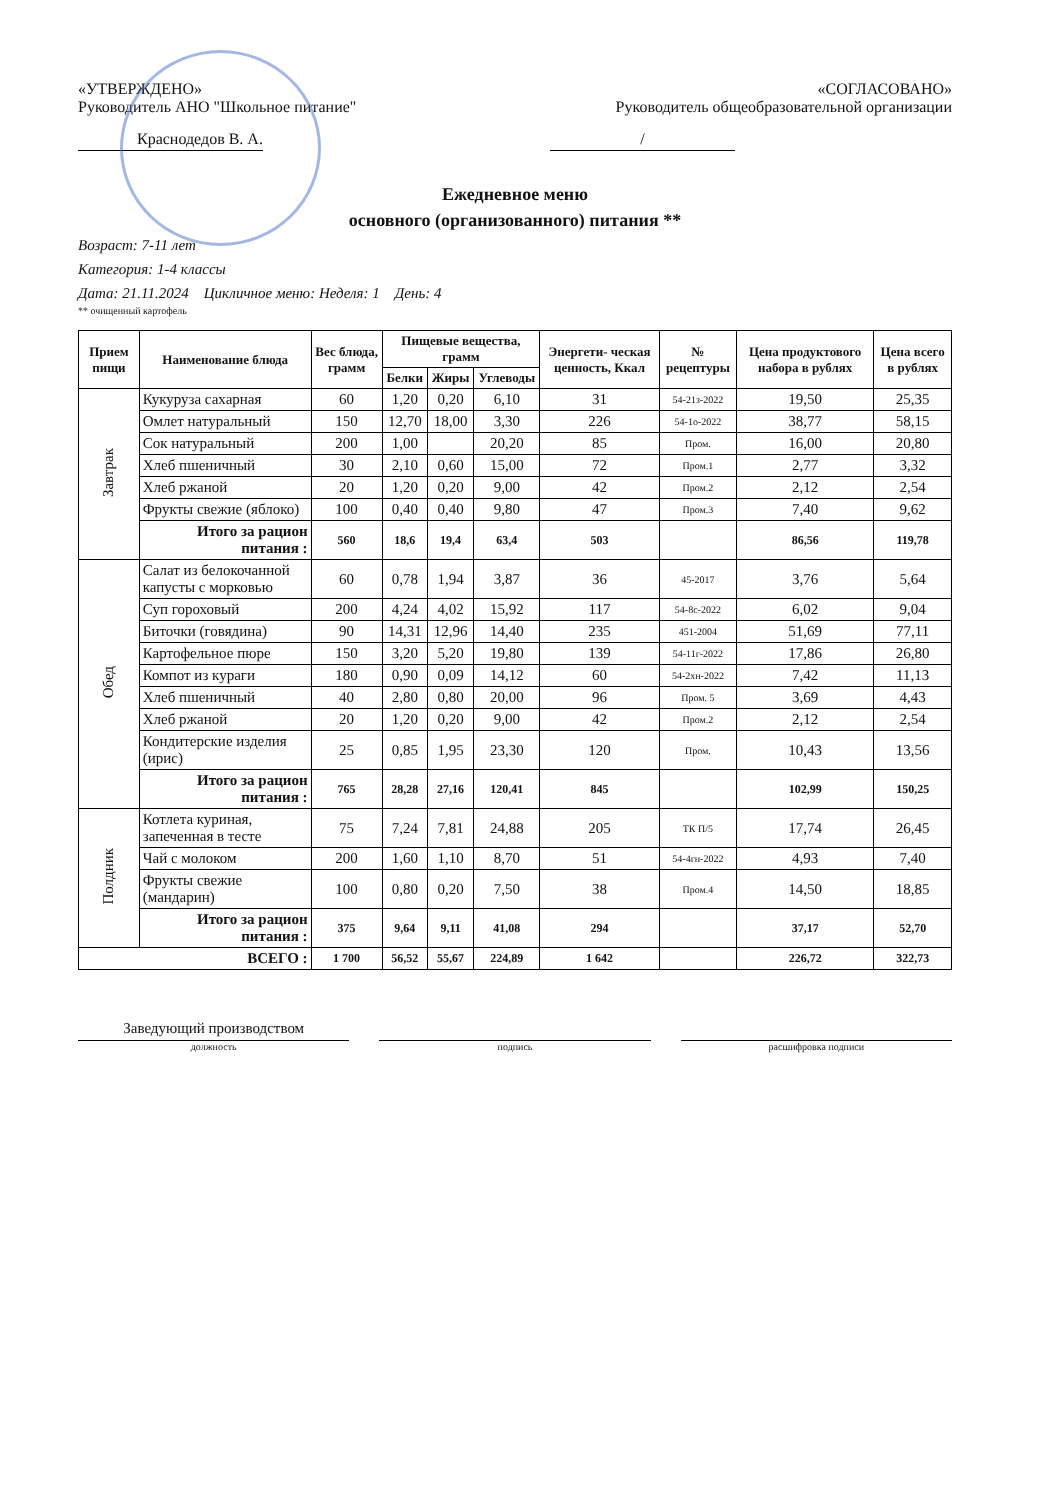«УТВЕРЖДЕНО»
Руководитель АНО "Школьное питание"
Краснодедов В. А.
«СОГЛАСОВАНО»
Руководитель общеобразовательной организации
/
Ежедневное меню
основного (организованного) питания **
Возраст: 7-11 лет
Категория: 1-4 классы
Дата: 21.11.2024 Цикличное меню: Неделя: 1 День: 4
** очищенный картофель
| Прием пищи | Наименование блюда | Вес блюда, грамм | Пищевые вещества, грамм | | | Энергети- ческая ценность, Ккал | № рецептуры | Цена продуктового набора в рублях | Цена всего в рублях |
| --- | --- | --- | --- | --- | --- | --- | --- | --- | --- |
| | | | Белки | Жиры | Углеводы | | | | |
| Завтрак | Кукуруза сахарная | 60 | 1,20 | 0,20 | 6,10 | 31 | 54-21з-2022 | 19,50 | 25,35 |
| | Омлет натуральный | 150 | 12,70 | 18,00 | 3,30 | 226 | 54-1о-2022 | 38,77 | 58,15 |
| | Сок натуральный | 200 | 1,00 | | 20,20 | 85 | Пром. | 16,00 | 20,80 |
| | Хлеб пшеничный | 30 | 2,10 | 0,60 | 15,00 | 72 | Пром.1 | 2,77 | 3,32 |
| | Хлеб ржаной | 20 | 1,20 | 0,20 | 9,00 | 42 | Пром.2 | 2,12 | 2,54 |
| | Фрукты свежие (яблоко) | 100 | 0,40 | 0,40 | 9,80 | 47 | Пром.3 | 7,40 | 9,62 |
| | Итого за рацион питания : | 560 | 18,6 | 19,4 | 63,4 | 503 | | 86,56 | 119,78 |
| Обед | Салат из белокочанной капусты с морковью | 60 | 0,78 | 1,94 | 3,87 | 36 | 45-2017 | 3,76 | 5,64 |
| | Суп гороховый | 200 | 4,24 | 4,02 | 15,92 | 117 | 54-8с-2022 | 6,02 | 9,04 |
| | Биточки (говядина) | 90 | 14,31 | 12,96 | 14,40 | 235 | 451-2004 | 51,69 | 77,11 |
| | Картофельное пюре | 150 | 3,20 | 5,20 | 19,80 | 139 | 54-11г-2022 | 17,86 | 26,80 |
| | Компот из кураги | 180 | 0,90 | 0,09 | 14,12 | 60 | 54-2хн-2022 | 7,42 | 11,13 |
| | Хлеб пшеничный | 40 | 2,80 | 0,80 | 20,00 | 96 | Пром. 5 | 3,69 | 4,43 |
| | Хлеб ржаной | 20 | 1,20 | 0,20 | 9,00 | 42 | Пром.2 | 2,12 | 2,54 |
| | Кондитерские изделия (ирис) | 25 | 0,85 | 1,95 | 23,30 | 120 | Пром. | 10,43 | 13,56 |
| | Итого за рацион питания : | 765 | 28,28 | 27,16 | 120,41 | 845 | | 102,99 | 150,25 |
| Полдник | Котлета куриная, запеченная в тесте | 75 | 7,24 | 7,81 | 24,88 | 205 | ТК П/5 | 17,74 | 26,45 |
| | Чай с молоком | 200 | 1,60 | 1,10 | 8,70 | 51 | 54-4гн-2022 | 4,93 | 7,40 |
| | Фрукты свежие (мандарин) | 100 | 0,80 | 0,20 | 7,50 | 38 | Пром.4 | 14,50 | 18,85 |
| | Итого за рацион питания : | 375 | 9,64 | 9,11 | 41,08 | 294 | | 37,17 | 52,70 |
| ВСЕГО : | | 1 700 | 56,52 | 55,67 | 224,89 | 1 642 | | 226,72 | 322,73 |
Заведующий производством
должность подпись расшифровка подписи